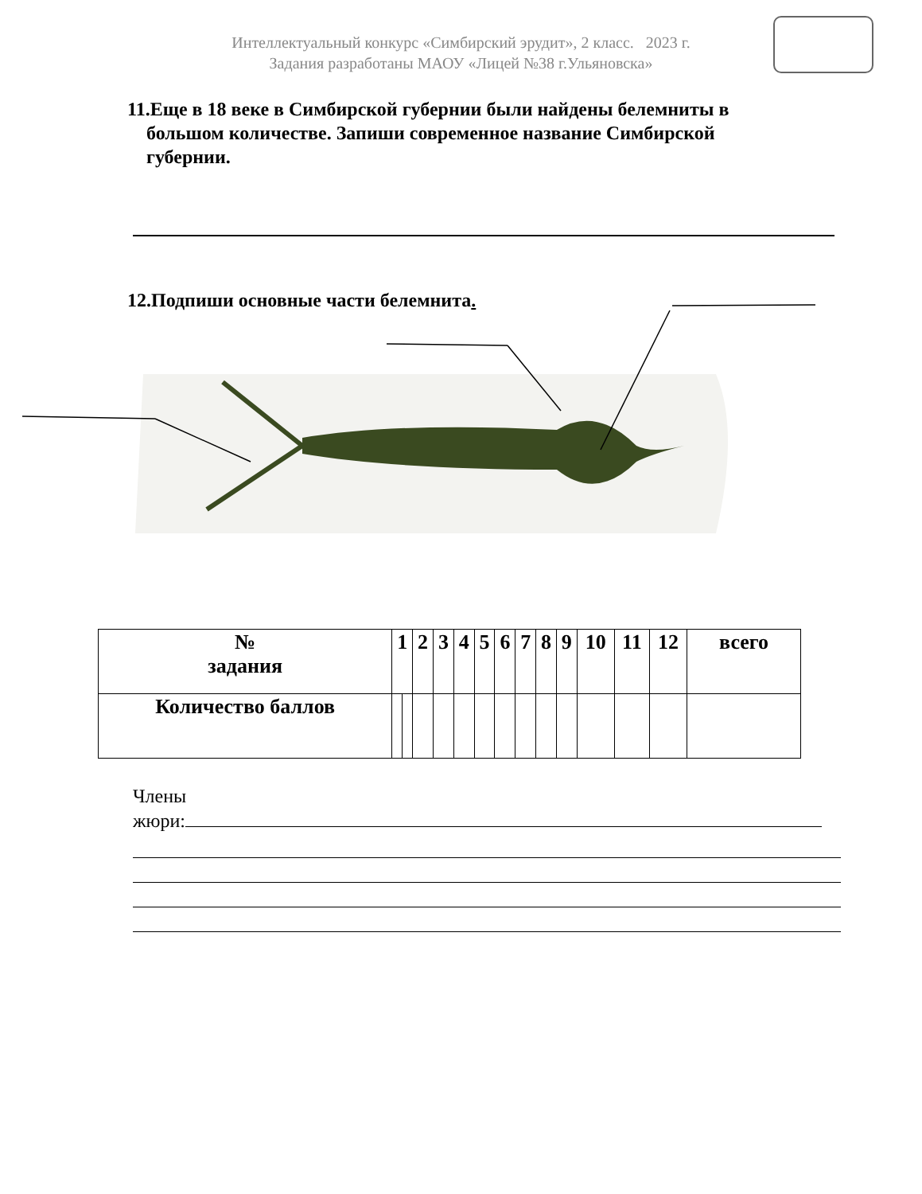Интеллектуальный конкурс «Симбирский эрудит», 2 класс. 2023 г.
Задания разработаны МАОУ «Лицей №38 г.Ульяновска»
11.Еще в 18 веке в Симбирской губернии были найдены белемниты в
большом количестве. Запиши современное название Симбирской
губернии.
12.Подпиши основные части белемнита.
| № задания | 1 | | 2 | 3 | 4 | 5 | 6 | 7 | 8 | 9 | 10 | 11 | 12 | всего |
| Количество баллов | | | | | | | | | | | | | | |
Члены
жюри: